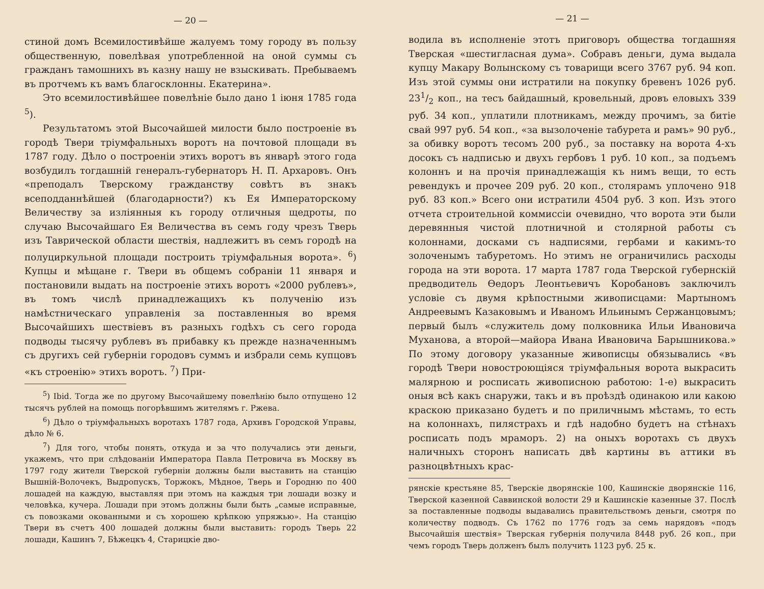— 20 —
стиной домъ Всемилостивѣйше жалуемъ тому городу въ пользу общественную, повелѣвая употребленной на оной суммы съ гражданъ тамошнихъ въ казну нашу не взыскивать. Пребываемъ въ протчемъ къ вамъ благосклонны. Екатерина».
Это всемилостивѣйшее повелѣніе было дано 1 іюня 1785 года <sup>5</sup>).
Результатомъ этой Высочайшей милости было построеніе въ городѣ Твери тріумфальныхъ воротъ на почтовой площади въ 1787 году. Дѣло о построеніи этихъ воротъ въ январѣ этого года возбудилъ тогдашній генералъ-губернаторъ Н. П. Архаровъ. Онъ «преподалъ Тверскому гражданству совѣтъ въ знакъ всеподданнѣйшей (благодарности?) къ Ея Императорскому Величеству за изліянныя къ городу отличныя щедроты, по случаю Высочайшаго Ея Величества въ семъ году чрезъ Тверь изъ Таврической области шествія, надлежитъ въ семъ городѣ на полуциркульной площади построить тріумфальныя ворота». <sup>6</sup>) Купцы и мѣщане г. Твери въ общемъ собраніи 11 января и постановили выдать на построеніе этихъ воротъ «2000 рублевъ», въ томъ числѣ принадлежащихъ къ полученію изъ намѣстническаго управленія за поставленныя во время Высочайшихъ шествіевъ въ разныхъ годѣхъ съ сего города подводы тысячу рублевъ въ прибавку къ прежде назначеннымъ съ другихъ сей губерніи городовъ суммъ и избрали семь купцовъ «къ строенію» этихъ воротъ. <sup>7</sup>) При-
<sup>5</sup>) Ibid. Тогда же по другому Высочайшему повелѣнію было отпущено 12 тысячъ рублей на помощь погорѣвшимъ жителямъ г. Ржева.
<sup>6</sup>) Дѣло о тріумфальныхъ воротахъ 1787 года, Архивъ Городской Управы, дѣло № 6.
<sup>7</sup>) Для того, чтобы понять, откуда и за что получались эти деньги, укажемъ, что при слѣдованіи Императора Павла Петровича въ Москву въ 1797 году жители Тверской губерніи должны были выставить на станцію Вышній-Волочекъ, Выдропускъ, Торжокъ, Мѣдное, Тверь и Городню по 400 лошадей на каждую, выставляя при этомъ на каждыя три лошади возку и человѣка, кучера. Лошади при этомъ должны были быть „самые исправные, съ повозками окованными и съ хорошею крѣпкою упряжью». На станцію Твери въ счетъ 400 лошадей должны были выставить: городъ Тверь 22 лошади, Кашинъ 7, Бѣжецкъ 4, Старицкіе дво-
— 21 —
водила въ исполненіе этотъ приговоръ общества тогдашняя Тверская «шестигласная дума». Собравъ деньги, дума выдала купцу Макару Волынскому съ товарищи всего 3767 руб. 94 коп. Изъ этой суммы они истратили на покупку бревенъ 1026 руб. 231/2 коп., на тесъ байдашный, кровельный, дровъ еловыхъ 339 руб. 34 коп., уплатили плотникамъ, между прочимъ, за битіе свай 997 руб. 54 коп., «за вызолоченіе табурета и рамъ» 90 руб., за обивку воротъ тесомъ 200 руб., за поставку на ворота 4-хъ досокъ съ надписью и двухъ гербовъ 1 руб. 10 коп., за подъемъ колоннъ и на прочія принадлежащія къ нимъ вещи, то есть ревендукъ и прочее 209 руб. 20 коп., столярамъ уплочено 918 руб. 83 коп.» Всего они истратили 4504 руб. 3 коп. Изъ этого отчета строительной коммиссіи очевидно, что ворота эти были деревянныя чистой плотничной и столярной работы съ колоннами, досками съ надписями, гербами и какимъ-то золоченымъ табуретомъ. Но этимъ не ограничились расходы города на эти ворота. 17 марта 1787 года Тверской губернскій предводитель Ѳедоръ Леонтьевичъ Коробановъ заключилъ условіе съ двумя крѣпостными живописцами: Мартыномъ Андреевымъ Казаковымъ и Иваномъ Ильинымъ Сержанцовымъ; первый былъ «служитель дому полковника Ильи Ивановича Муханова, а второй—майора Ивана Ивановича Барышникова.» По этому договору указанные живописцы обязывались «въ городѣ Твери новостроющіяся тріумфальныя ворота выкрасить малярною и росписать живописною работою: 1-е) выкрасить оныя всѣ какъ снаружи, такъ и въ проѣздѣ одинакою или какою краскою приказано будетъ и по приличнымъ мѣстамъ, то есть на колоннахъ, пилястрахъ и гдѣ надобно будетъ на стѣнахъ росписать подъ мраморъ. 2) на оныхъ воротахъ съ двухъ наличныхъ сторонъ написать двѣ картины въ аттики въ разноцвѣтныхъ крас-
рянскіе крестьяне 85, Тверскіе дворянскіе 100, Кашинскіе дворянскіе 116, Тверской казенной Саввинской волости 29 и Кашинскіе казенные 37. Послѣ за поставленные подводы выдавались правительствомъ деньги, смотря по количеству подводъ. Съ 1762 по 1776 годъ за семь нарядовъ «подъ Высочайшія шествія» Тверская губернія получила 8448 руб. 26 коп., при чемъ городъ Тверь долженъ былъ получить 1123 руб. 25 к.